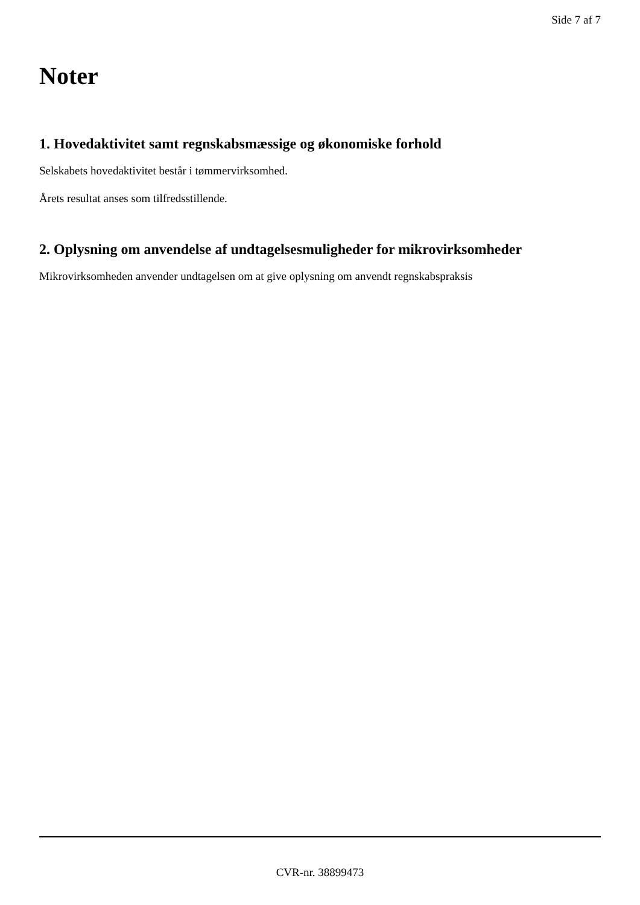Side 7 af 7
Noter
1. Hovedaktivitet samt regnskabsmæssige og økonomiske forhold
Selskabets hovedaktivitet består i tømmervirksomhed.
Årets resultat anses som tilfredsstillende.
2. Oplysning om anvendelse af undtagelsesmuligheder for mikrovirksomheder
Mikrovirksomheden anvender undtagelsen om at give oplysning om anvendt regnskabspraksis
CVR-nr. 38899473